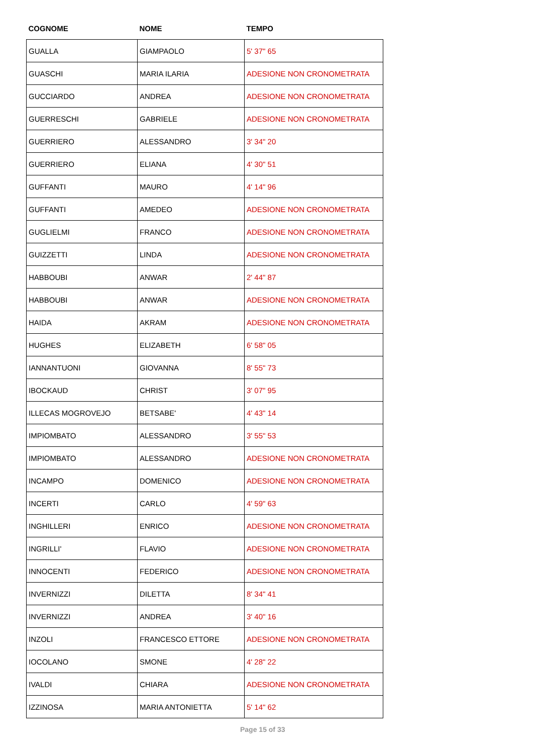| COGNOME | NOME | TEMPO |
| --- | --- | --- |
| GUALLA | GIAMPAOLO | 5' 37" 65 |
| GUASCHI | MARIA ILARIA | ADESIONE NON CRONOMETRATA |
| GUCCIARDO | ANDREA | ADESIONE NON CRONOMETRATA |
| GUERRESCHI | GABRIELE | ADESIONE NON CRONOMETRATA |
| GUERRIERO | ALESSANDRO | 3' 34" 20 |
| GUERRIERO | ELIANA | 4' 30" 51 |
| GUFFANTI | MAURO | 4' 14" 96 |
| GUFFANTI | AMEDEO | ADESIONE NON CRONOMETRATA |
| GUGLIELMI | FRANCO | ADESIONE NON CRONOMETRATA |
| GUIZZETTI | LINDA | ADESIONE NON CRONOMETRATA |
| HABBOUBI | ANWAR | 2' 44" 87 |
| HABBOUBI | ANWAR | ADESIONE NON CRONOMETRATA |
| HAIDA | AKRAM | ADESIONE NON CRONOMETRATA |
| HUGHES | ELIZABETH | 6' 58" 05 |
| IANNANTUONI | GIOVANNA | 8' 55" 73 |
| IBOCKAUD | CHRIST | 3' 07" 95 |
| ILLECAS MOGROVEJO | BETSABE' | 4' 43" 14 |
| IMPIOMBATO | ALESSANDRO | 3' 55" 53 |
| IMPIOMBATO | ALESSANDRO | ADESIONE NON CRONOMETRATA |
| INCAMPO | DOMENICO | ADESIONE NON CRONOMETRATA |
| INCERTI | CARLO | 4' 59" 63 |
| INGHILLERI | ENRICO | ADESIONE NON CRONOMETRATA |
| INGRILLI' | FLAVIO | ADESIONE NON CRONOMETRATA |
| INNOCENTI | FEDERICO | ADESIONE NON CRONOMETRATA |
| INVERNIZZI | DILETTA | 8' 34" 41 |
| INVERNIZZI | ANDREA | 3' 40" 16 |
| INZOLI | FRANCESCO ETTORE | ADESIONE NON CRONOMETRATA |
| IOCOLANO | SMONE | 4' 28" 22 |
| IVALDI | CHIARA | ADESIONE NON CRONOMETRATA |
| IZZINOSA | MARIA ANTONIETTA | 5' 14" 62 |
Page 15 of 33